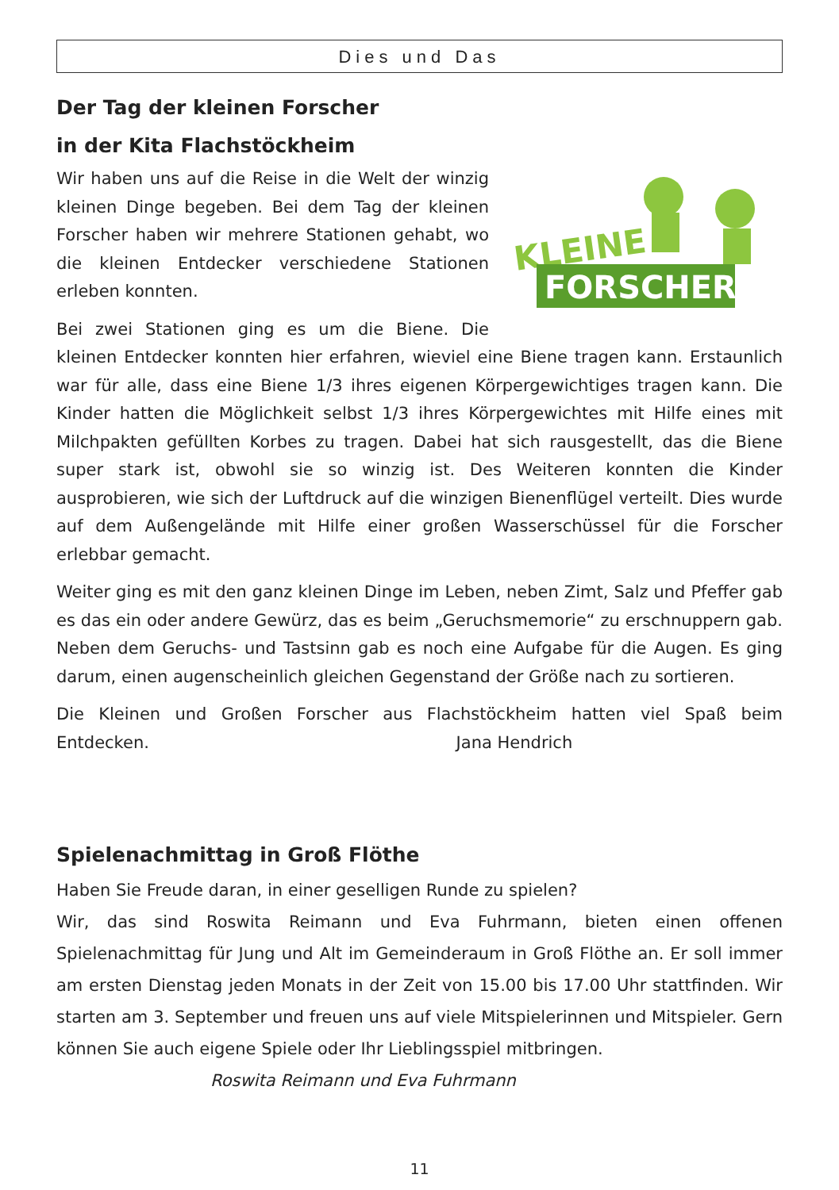Dies und Das
Der Tag der kleinen Forscher
in der Kita Flachstöckheim
KLEINE
FORSCHER
Wir haben uns auf die Reise in die Welt der winzig kleinen Dinge begeben. Bei dem Tag der kleinen Forscher haben wir mehrere Stationen gehabt, wo die kleinen Entdecker verschiedene Stationen erleben konnten.
Bei zwei Stationen ging es um die Biene. Die kleinen Entdecker konnten hier erfahren, wieviel eine Biene tragen kann. Erstaunlich war für alle, dass eine Biene 1/3 ihres eigenen Körpergewichtiges tragen kann. Die Kinder hatten die Möglichkeit selbst 1/3 ihres Körpergewichtes mit Hilfe eines mit Milchpakten gefüllten Korbes zu tragen. Dabei hat sich rausgestellt, das die Biene super stark ist, obwohl sie so winzig ist. Des Weiteren konnten die Kinder ausprobieren, wie sich der Luftdruck auf die winzigen Bienenflügel verteilt. Dies wurde auf dem Außengelände mit Hilfe einer großen Wasserschüssel für die Forscher erlebbar gemacht.
Weiter ging es mit den ganz kleinen Dinge im Leben, neben Zimt, Salz und Pfeffer gab es das ein oder andere Gewürz, das es beim „Geruchsmemorie“ zu erschnuppern gab. Neben dem Geruchs- und Tastsinn gab es noch eine Aufgabe für die Augen. Es ging darum, einen augenscheinlich gleichen Gegenstand der Größe nach zu sortieren.
Die Kleinen und Großen Forscher aus Flachstöckheim hatten viel Spaß beim Entdecken. Jana Hendrich
Spielenachmittag in Groß Flöthe
Haben Sie Freude daran, in einer geselligen Runde zu spielen?
Wir, das sind Roswita Reimann und Eva Fuhrmann, bieten einen offenen Spielenachmittag für Jung und Alt im Gemeinderaum in Groß Flöthe an. Er soll immer am ersten Dienstag jeden Monats in der Zeit von 15.00 bis 17.00 Uhr stattfinden. Wir starten am 3. September und freuen uns auf viele Mitspielerinnen und Mitspieler. Gern können Sie auch eigene Spiele oder Ihr Lieblingsspiel mitbringen.
Roswita Reimann und Eva Fuhrmann
11